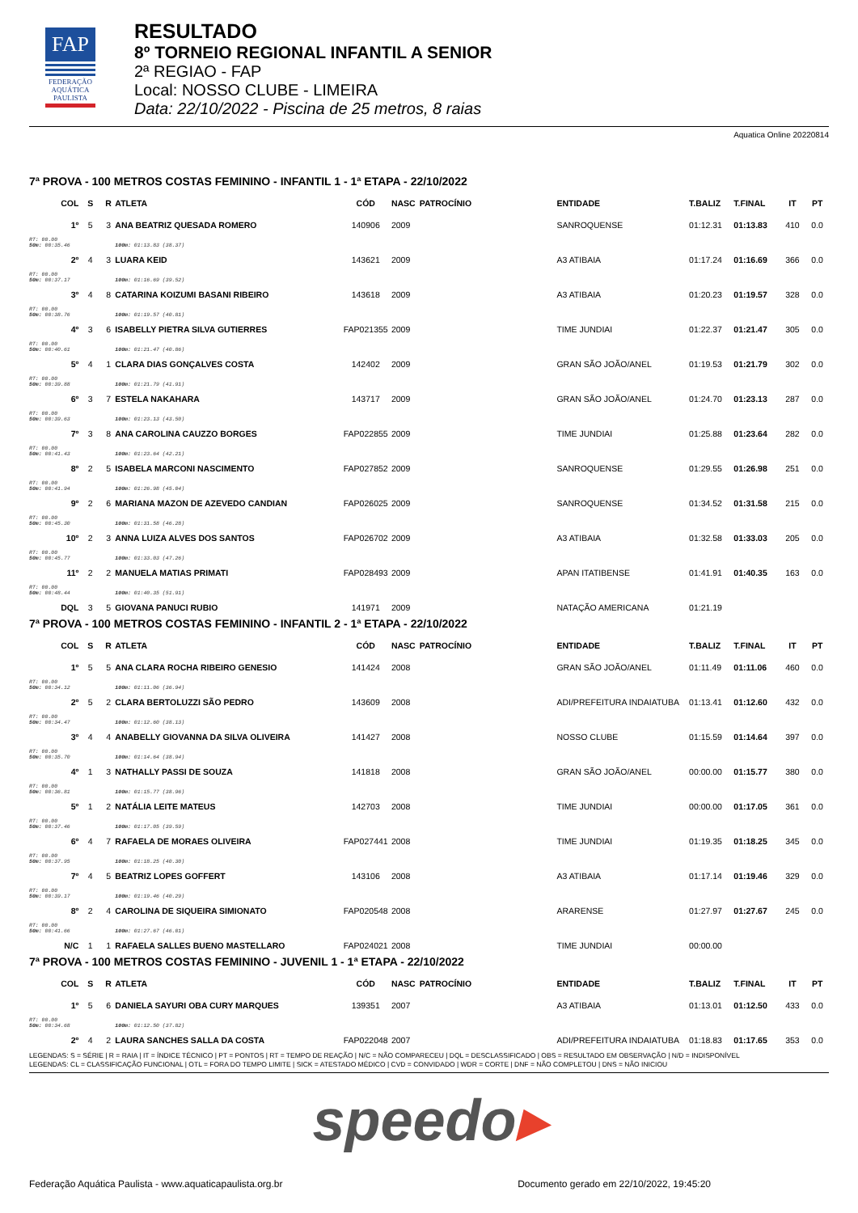FAP
FEDERAÇÃO
AQUÁTICA
PAULISTA
RESULTADO
8º TORNEIO REGIONAL INFANTIL A SENIOR
2ª REGIAO - FAP
Local: NOSSO CLUBE - LIMEIRA
Data: 22/10/2022 - Piscina de 25 metros, 8 raias
Aquatica Online 20220814
7ª PROVA - 100 METROS COSTAS FEMININO - INFANTIL 1 - 1ª ETAPA - 22/10/2022
| COL | S | R | ATLETA | CÓD | NASC | PATROCÍNIO | ENTIDADE | T.BALIZ | T.FINAL | IT | PT |
| --- | --- | --- | --- | --- | --- | --- | --- | --- | --- | --- | --- |
| 1º | 5 | 3 | ANA BEATRIZ QUESADA ROMERO | 140906 | 2009 | | SANROQUENSE | 01:12.31 | 01:13.83 | 410 | 0.0 |
| RT: 00.00 50m: 00:35.46 | | | 100m: 01:13.83 (38.37) | | | | | | | | |
| 2º | 4 | 3 | LUARA KEID | 143621 | 2009 | | A3 ATIBAIA | 01:17.24 | 01:16.69 | 366 | 0.0 |
| RT: 00.00 50m: 00:37.17 | | | 100m: 01:16.69 (39.52) | | | | | | | | |
| 3º | 4 | 8 | CATARINA KOIZUMI BASANI RIBEIRO | 143618 | 2009 | | A3 ATIBAIA | 01:20.23 | 01:19.57 | 328 | 0.0 |
| RT: 00.00 50m: 00:38.76 | | | 100m: 01:19.57 (40.81) | | | | | | | | |
| 4º | 3 | 6 | ISABELLY PIETRA SILVA GUTIERRES | FAP021355 | 2009 | | TIME JUNDIAI | 01:22.37 | 01:21.47 | 305 | 0.0 |
| RT: 00.00 50m: 00:40.61 | | | 100m: 01:21.47 (40.86) | | | | | | | | |
| 5º | 4 | 1 | CLARA DIAS GONÇALVES COSTA | 142402 | 2009 | | GRAN SÃO JOÃO/ANEL | 01:19.53 | 01:21.79 | 302 | 0.0 |
| RT: 00.00 50m: 00:39.88 | | | 100m: 01:21.79 (41.91) | | | | | | | | |
| 6º | 3 | 7 | ESTELA NAKAHARA | 143717 | 2009 | | GRAN SÃO JOÃO/ANEL | 01:24.70 | 01:23.13 | 287 | 0.0 |
| RT: 00.00 50m: 00:39.63 | | | 100m: 01:23.13 (43.50) | | | | | | | | |
| 7º | 3 | 8 | ANA CAROLINA CAUZZO BORGES | FAP022855 | 2009 | | TIME JUNDIAI | 01:25.88 | 01:23.64 | 282 | 0.0 |
| RT: 00.00 50m: 00:41.43 | | | 100m: 01:23.64 (42.21) | | | | | | | | |
| 8º | 2 | 5 | ISABELA MARCONI NASCIMENTO | FAP027852 | 2009 | | SANROQUENSE | 01:29.55 | 01:26.98 | 251 | 0.0 |
| RT: 00.00 50m: 00:41.94 | | | 100m: 01:26.98 (45.04) | | | | | | | | |
| 9º | 2 | 6 | MARIANA MAZON DE AZEVEDO CANDIAN | FAP026025 | 2009 | | SANROQUENSE | 01:34.52 | 01:31.58 | 215 | 0.0 |
| RT: 00.00 50m: 00:45.30 | | | 100m: 01:31.58 (46.28) | | | | | | | | |
| 10º | 2 | 3 | ANNA LUIZA ALVES DOS SANTOS | FAP026702 | 2009 | | A3 ATIBAIA | 01:32.58 | 01:33.03 | 205 | 0.0 |
| RT: 00.00 50m: 00:45.77 | | | 100m: 01:33.03 (47.26) | | | | | | | | |
| 11º | 2 | 2 | MANUELA MATIAS PRIMATI | FAP028493 | 2009 | | APAN ITATIBENSE | 01:41.91 | 01:40.35 | 163 | 0.0 |
| RT: 00.00 50m: 00:48.44 | | | 100m: 01:40.35 (51.91) | | | | | | | | |
| DQL | 3 | 5 | GIOVANA PANUCI RUBIO | 141971 | 2009 | | NATAÇÃO AMERICANA | 01:21.19 | | | |
7ª PROVA - 100 METROS COSTAS FEMININO - INFANTIL 2 - 1ª ETAPA - 22/10/2022
| COL | S | R | ATLETA | CÓD | NASC | PATROCÍNIO | ENTIDADE | T.BALIZ | T.FINAL | IT | PT |
| --- | --- | --- | --- | --- | --- | --- | --- | --- | --- | --- | --- |
| 1º | 5 | 5 | ANA CLARA ROCHA RIBEIRO GENESIO | 141424 | 2008 | | GRAN SÃO JOÃO/ANEL | 01:11.49 | 01:11.06 | 460 | 0.0 |
| RT: 00.00 50m: 00:34.12 | | | 100m: 01:11.06 (36.94) | | | | | | | | |
| 2º | 5 | 2 | CLARA BERTOLUZZI SÃO PEDRO | 143609 | 2008 | | ADI/PREFEITURA INDAIATUBA | 01:13.41 | 01:12.60 | 432 | 0.0 |
| RT: 00.00 50m: 00:34.47 | | | 100m: 01:12.60 (38.13) | | | | | | | | |
| 3º | 4 | 4 | ANABELLY GIOVANNA DA SILVA OLIVEIRA | 141427 | 2008 | | NOSSO CLUBE | 01:15.59 | 01:14.64 | 397 | 0.0 |
| RT: 00.00 50m: 00:35.70 | | | 100m: 01:14.64 (38.94) | | | | | | | | |
| 4º | 1 | 3 | NATHALLY PASSI DE SOUZA | 141818 | 2008 | | GRAN SÃO JOÃO/ANEL | 00:00.00 | 01:15.77 | 380 | 0.0 |
| RT: 00.00 50m: 00:36.81 | | | 100m: 01:15.77 (38.96) | | | | | | | | |
| 5º | 1 | 2 | NATÁLIA LEITE MATEUS | 142703 | 2008 | | TIME JUNDIAI | 00:00.00 | 01:17.05 | 361 | 0.0 |
| RT: 00.00 50m: 00:37.46 | | | 100m: 01:17.05 (39.59) | | | | | | | | |
| 6º | 4 | 7 | RAFAELA DE MORAES OLIVEIRA | FAP027441 | 2008 | | TIME JUNDIAI | 01:19.35 | 01:18.25 | 345 | 0.0 |
| RT: 00.00 50m: 00:37.95 | | | 100m: 01:18.25 (40.30) | | | | | | | | |
| 7º | 4 | 5 | BEATRIZ LOPES GOFFERT | 143106 | 2008 | | A3 ATIBAIA | 01:17.14 | 01:19.46 | 329 | 0.0 |
| RT: 00.00 50m: 00:39.17 | | | 100m: 01:19.46 (40.29) | | | | | | | | |
| 8º | 2 | 4 | CAROLINA DE SIQUEIRA SIMIONATO | FAP020548 | 2008 | | ARARENSE | 01:27.97 | 01:27.67 | 245 | 0.0 |
| RT: 00.00 50m: 00:41.66 | | | 100m: 01:27.67 (46.01) | | | | | | | | |
| N/C | 1 | 1 | RAFAELA SALLES BUENO MASTELLARO | FAP024021 | 2008 | | TIME JUNDIAI | 00:00.00 | | | |
7ª PROVA - 100 METROS COSTAS FEMININO - JUVENIL 1 - 1ª ETAPA - 22/10/2022
| COL | S | R | ATLETA | CÓD | NASC | PATROCÍNIO | ENTIDADE | T.BALIZ | T.FINAL | IT | PT |
| --- | --- | --- | --- | --- | --- | --- | --- | --- | --- | --- | --- |
| 1º | 5 | 6 | DANIELA SAYURI OBA CURY MARQUES | 139351 | 2007 | | A3 ATIBAIA | 01:13.01 | 01:12.50 | 433 | 0.0 |
| RT: 00.00 50m: 00:34.68 | | | 100m: 01:12.50 (37.82) | | | | | | | | |
| 2º | 4 | 2 | LAURA SANCHES SALLA DA COSTA | FAP022048 | 2007 | | ADI/PREFEITURA INDAIATUBA | 01:18.83 | 01:17.65 | 353 | 0.0 |
LEGENDAS: S = SÉRIE | R = RAIA | IT = ÍNDICE TÉCNICO | PT = PONTOS | RT = TEMPO DE REAÇÃO | N/C = NÃO COMPARECEU | DQL = DESCLASSIFICADO | OBS = RESULTADO EM OBSERVAÇÃO | N/D = INDISPONÍVEL
LEGENDAS: CL = CLASSIFICAÇÃO FUNCIONAL | OTL = FORA DO TEMPO LIMITE | SICK = ATESTADO MÉDICO | CVD = CONVIDADO | WDR = CORTE | DNF = NÃO COMPLETOU | DNS = NÃO INICIOU
speedo▸
Federação Aquática Paulista - www.aquaticapaulista.org.br Documento gerado em 22/10/2022, 19:45:20